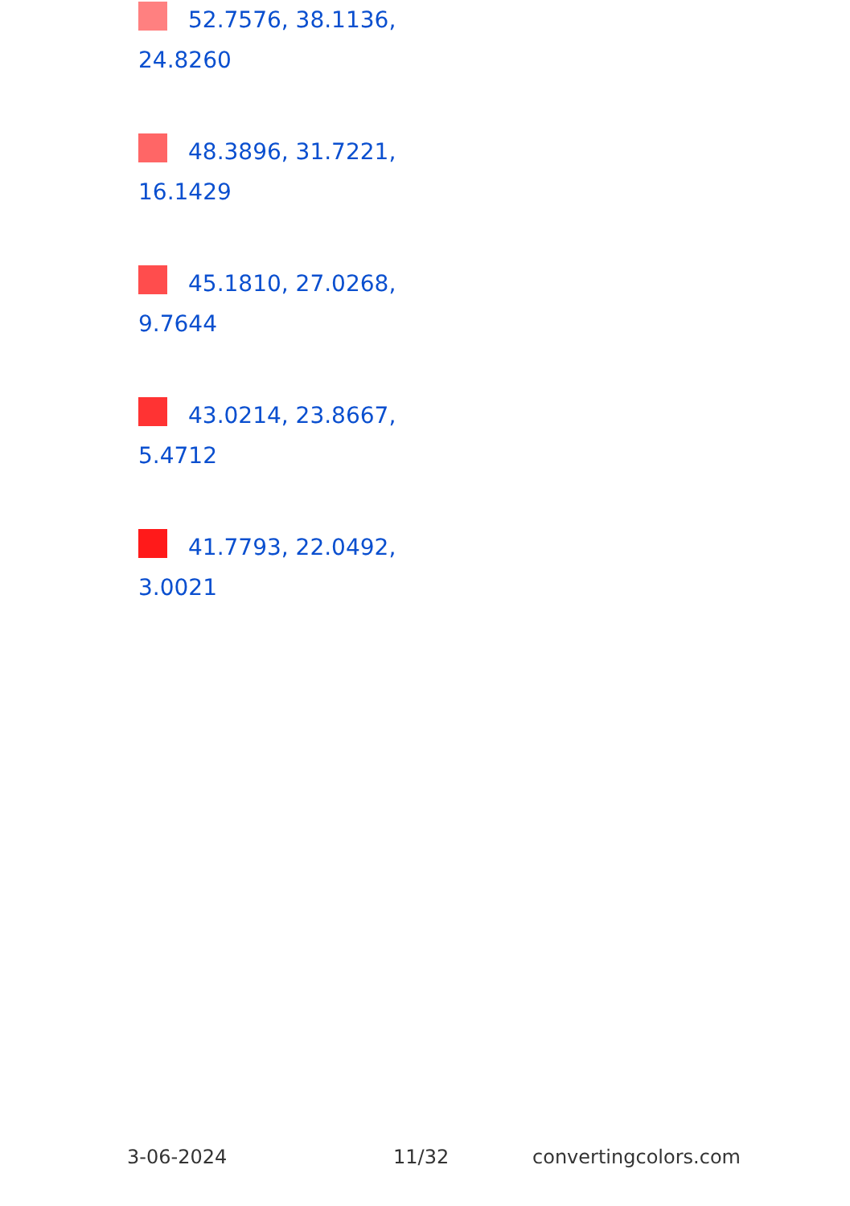52.7576, 38.1136, 24.8260
48.3896, 31.7221, 16.1429
45.1810, 27.0268, 9.7644
43.0214, 23.8667, 5.4712
41.7793, 22.0492, 3.0021
3-06-2024 11/32 convertingcolors.com